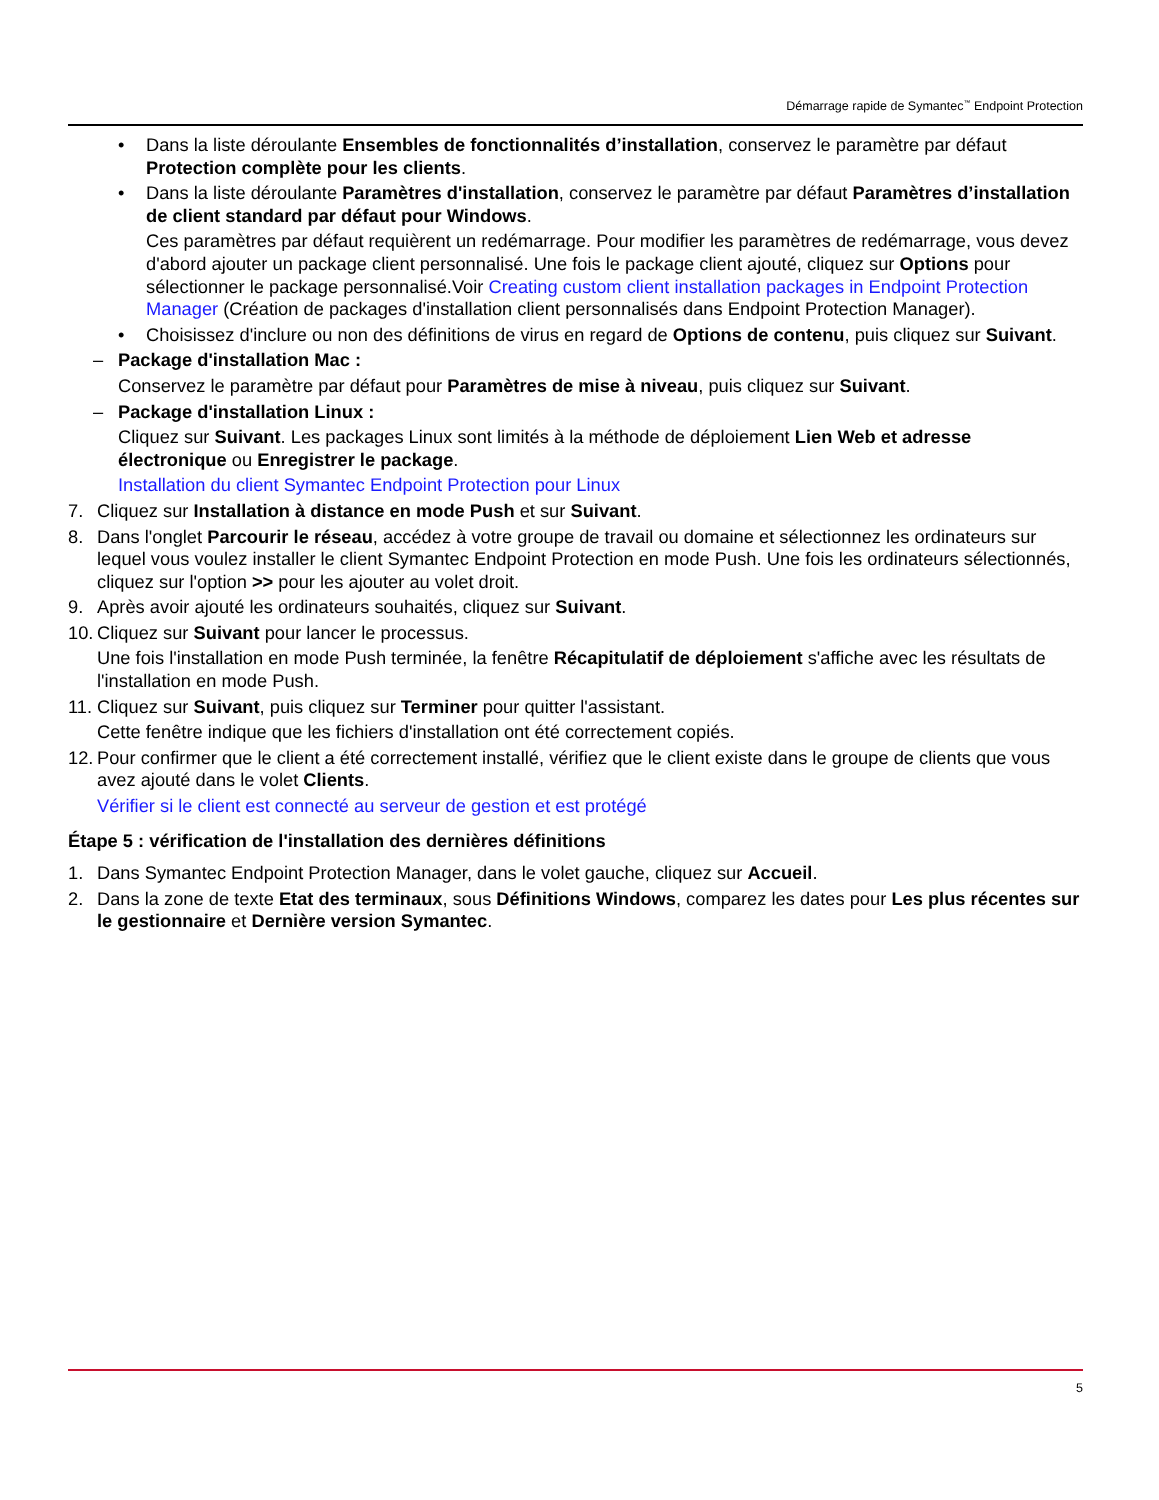Démarrage rapide de Symantec<sup>™</sup> Endpoint Protection
• Dans la liste déroulante Ensembles de fonctionnalités d’installation, conservez le paramètre par défaut Protection complète pour les clients.
• Dans la liste déroulante Paramètres d'installation, conservez le paramètre par défaut Paramètres d’installation de client standard par défaut pour Windows.
Ces paramètres par défaut requièrent un redémarrage. Pour modifier les paramètres de redémarrage, vous devez d'abord ajouter un package client personnalisé. Une fois le package client ajouté, cliquez sur Options pour sélectionner le package personnalisé.Voir Creating custom client installation packages in Endpoint Protection Manager (Création de packages d'installation client personnalisés dans Endpoint Protection Manager).
• Choisissez d'inclure ou non des définitions de virus en regard de Options de contenu, puis cliquez sur Suivant.
– Package d'installation Mac :
Conservez le paramètre par défaut pour Paramètres de mise à niveau, puis cliquez sur Suivant.
– Package d'installation Linux :
Cliquez sur Suivant. Les packages Linux sont limités à la méthode de déploiement Lien Web et adresse électronique ou Enregistrer le package.
Installation du client Symantec Endpoint Protection pour Linux
7. Cliquez sur Installation à distance en mode Push et sur Suivant.
8. Dans l'onglet Parcourir le réseau, accédez à votre groupe de travail ou domaine et sélectionnez les ordinateurs sur lequel vous voulez installer le client Symantec Endpoint Protection en mode Push. Une fois les ordinateurs sélectionnés, cliquez sur l'option >> pour les ajouter au volet droit.
9. Après avoir ajouté les ordinateurs souhaités, cliquez sur Suivant.
10. Cliquez sur Suivant pour lancer le processus.
Une fois l'installation en mode Push terminée, la fenêtre Récapitulatif de déploiement s'affiche avec les résultats de l'installation en mode Push.
11. Cliquez sur Suivant, puis cliquez sur Terminer pour quitter l'assistant.
Cette fenêtre indique que les fichiers d'installation ont été correctement copiés.
12. Pour confirmer que le client a été correctement installé, vérifiez que le client existe dans le groupe de clients que vous avez ajouté dans le volet Clients.
Vérifier si le client est connecté au serveur de gestion et est protégé
Étape 5 : vérification de l'installation des dernières définitions
1. Dans Symantec Endpoint Protection Manager, dans le volet gauche, cliquez sur Accueil.
2. Dans la zone de texte Etat des terminaux, sous Définitions Windows, comparez les dates pour Les plus récentes sur le gestionnaire et Dernière version Symantec.
5